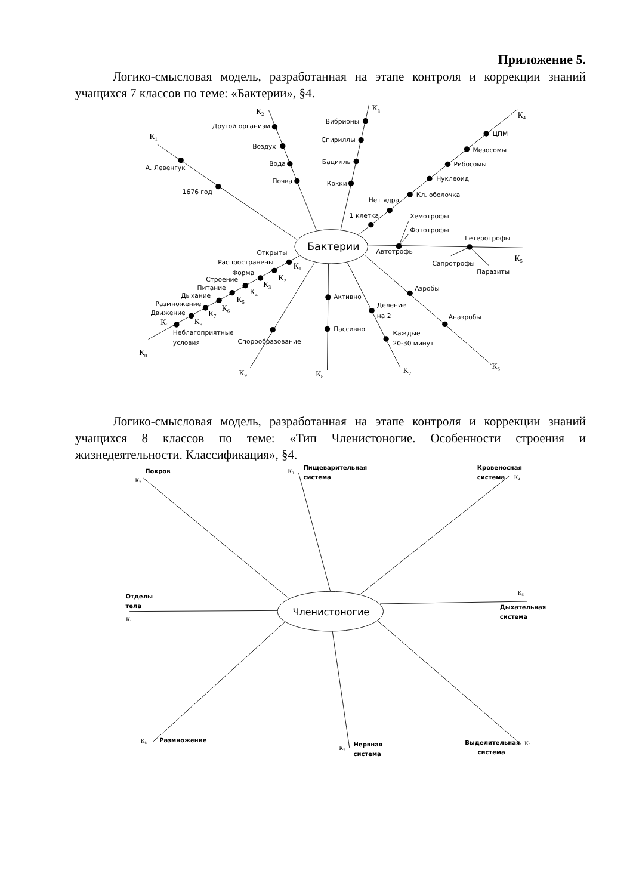Приложение 5.
Логико-смысловая модель, разработанная на этапе контроля и коррекции знаний учащихся 7 классов по теме: «Бактерии», §4.
Бактерии
К1
А. Левенгук
1676 год
К2
Другой организм
Воздух
Вода
Почва
К3
Вибрионы
Спириллы
Бациллы
Кокки
К4
ЦПМ
Мезосомы
Рибосомы
Нуклеоид
Кл. оболочка
Нет ядра
1 клетка
Хемотрофы
Фототрофы
Автотрофы
Гетеротрофы
Сапротрофы
Паразиты
К5
Аэробы
Анаэробы
К6
Деление
на 2
Каждые
20-30 минут
К7
Активно
Пассивно
К8
Спорообразование
К9
Открыты
Распространены
Форма
Строение
Питание
Дыхание
Размножение
Движение
К1
К2
К3
К4
К5
К6
К7
К8
К9
Неблагоприятные
условия
К0
Логико-смысловая модель, разработанная на этапе контроля и коррекции знаний учащихся 8 классов по теме: «Тип Членистоногие. Особенности строения и жизнедеятельности. Классификация», §4.
Членистоногие
Покров
К2
К3
Пищеварительная
система
Кровеносная
система
К4
К5
Дыхательная
система
Отделы
тела
К1
К8
Размножение
К7
Нервная
система
Выделительная
система
К6